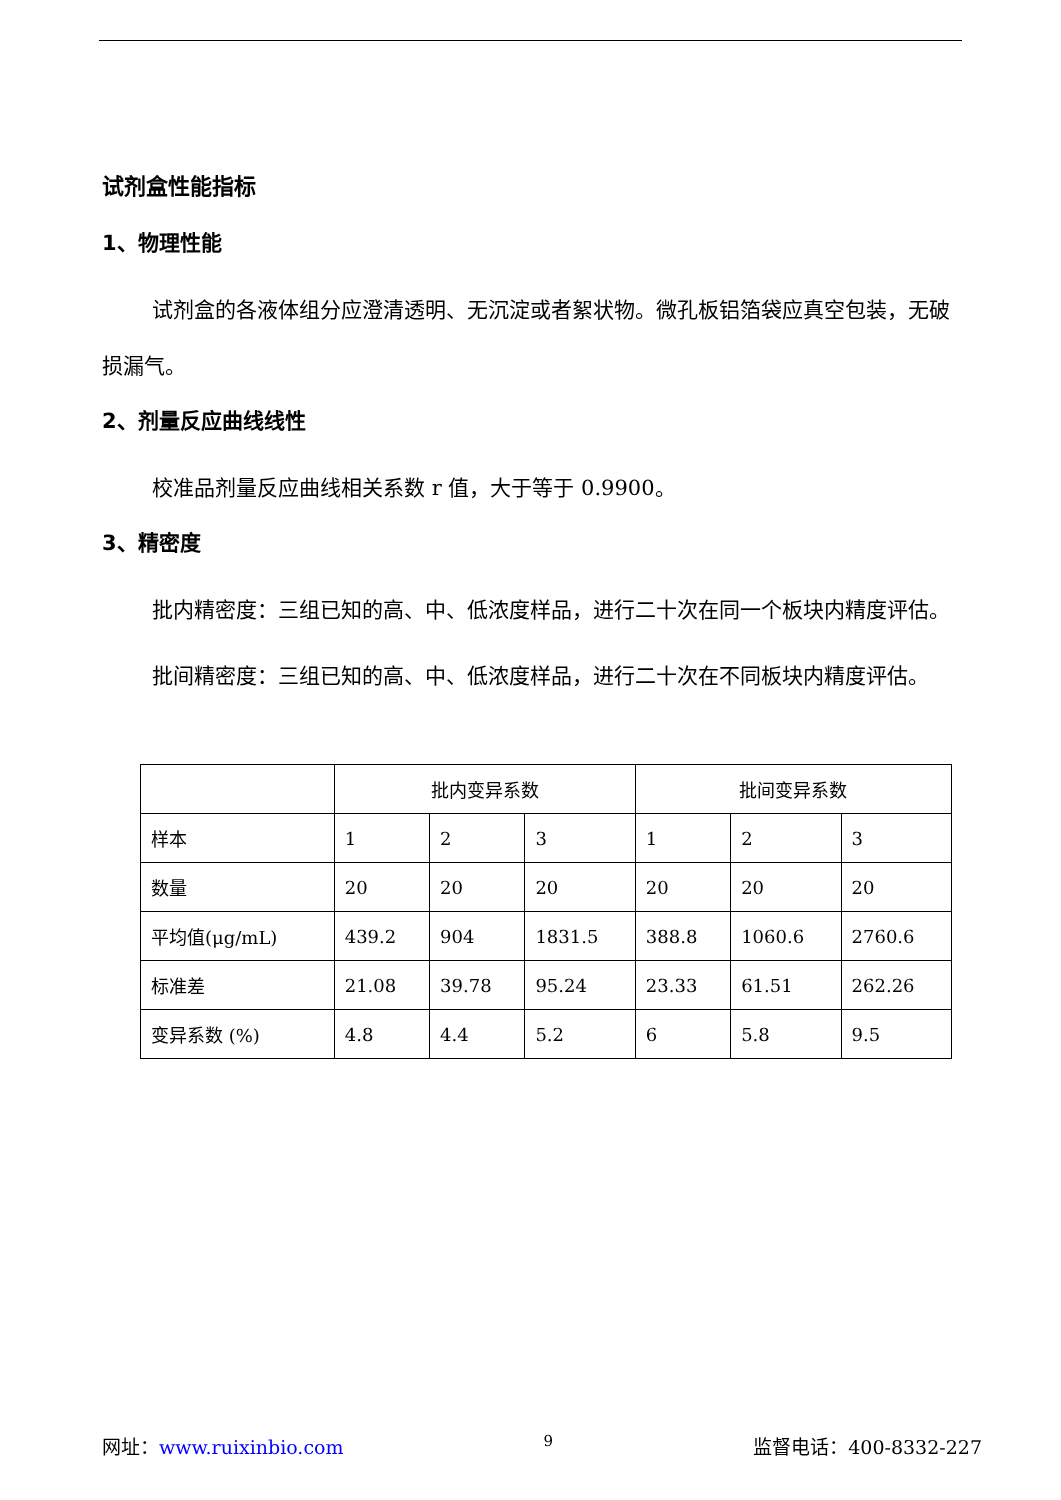试剂盒性能指标
1、物理性能
试剂盒的各液体组分应澄清透明、无沉淀或者絮状物。微孔板铝箔袋应真空包装，无破损漏气。
2、剂量反应曲线线性
校准品剂量反应曲线相关系数 r 值，大于等于 0.9900。
3、精密度
批内精密度：三组已知的高、中、低浓度样品，进行二十次在同一个板块内精度评估。
批间精密度：三组已知的高、中、低浓度样品，进行二十次在不同板块内精度评估。
| | 批内变异系数 | | | 批间变异系数 | | |
| --- | --- | --- | --- | --- | --- | --- |
| 样本 | 1 | 2 | 3 | 1 | 2 | 3 |
| 数量 | 20 | 20 | 20 | 20 | 20 | 20 |
| 平均值(μg/mL) | 439.2 | 904 | 1831.5 | 388.8 | 1060.6 | 2760.6 |
| 标准差 | 21.08 | 39.78 | 95.24 | 23.33 | 61.51 | 262.26 |
| 变异系数 (%) | 4.8 | 4.4 | 5.2 | 6 | 5.8 | 9.5 |
网址：www.ruixinbio.com 9 监督电话：400-8332-227